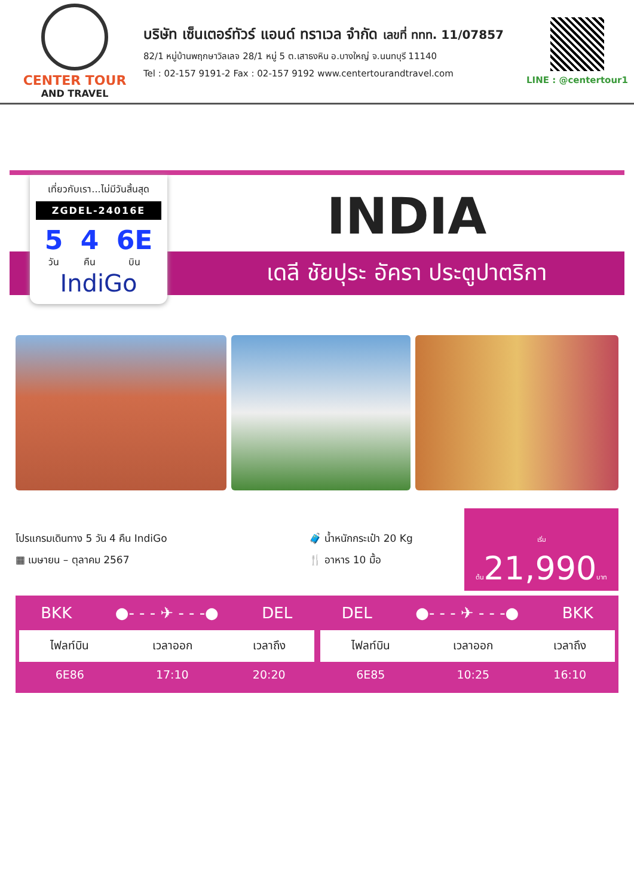CENTER TOUR
AND TRAVEL
บริษัท เซ็นเตอร์ทัวร์ แอนด์ ทราเวล จำกัด เลขที่ ททท. 11/07857
82/1 หมู่บ้านพฤกษาวิลเลจ 28/1 หมู่ 5 ต.เสาธงหิน อ.บางใหญ่ จ.นนทบุรี 11140
Tel : 02-157 9191-2 Fax : 02-157 9192 www.centertourandtravel.com
LINE : @centertour1
เที่ยวกับเรา...ไม่มีวันสิ้นสุด
ZGDEL-24016E
5
วัน 4
คืน 6E
บิน
IndiGo
INDIA
เดลี ชัยปุระ อัครา ประตูปาตริกา
โปรแกรมเดินทาง 5 วัน 4 คืน IndiGo
▦ เมษายน – ตุลาคม 2567
🧳 น้ำหนักกระเป๋า 20 Kg
🍴 อาหาร 10 มื้อ
เริ่มต้น21,990บาท
BKK ●- - - ✈ - - -● DEL
| ไฟลท์บิน | เวลาออก | เวลาถึง |
| --- | --- | --- |
| 6E86 | 17:10 | 20:20 |
DEL ●- - - ✈ - - -● BKK
| ไฟลท์บิน | เวลาออก | เวลาถึง |
| --- | --- | --- |
| 6E85 | 10:25 | 16:10 |